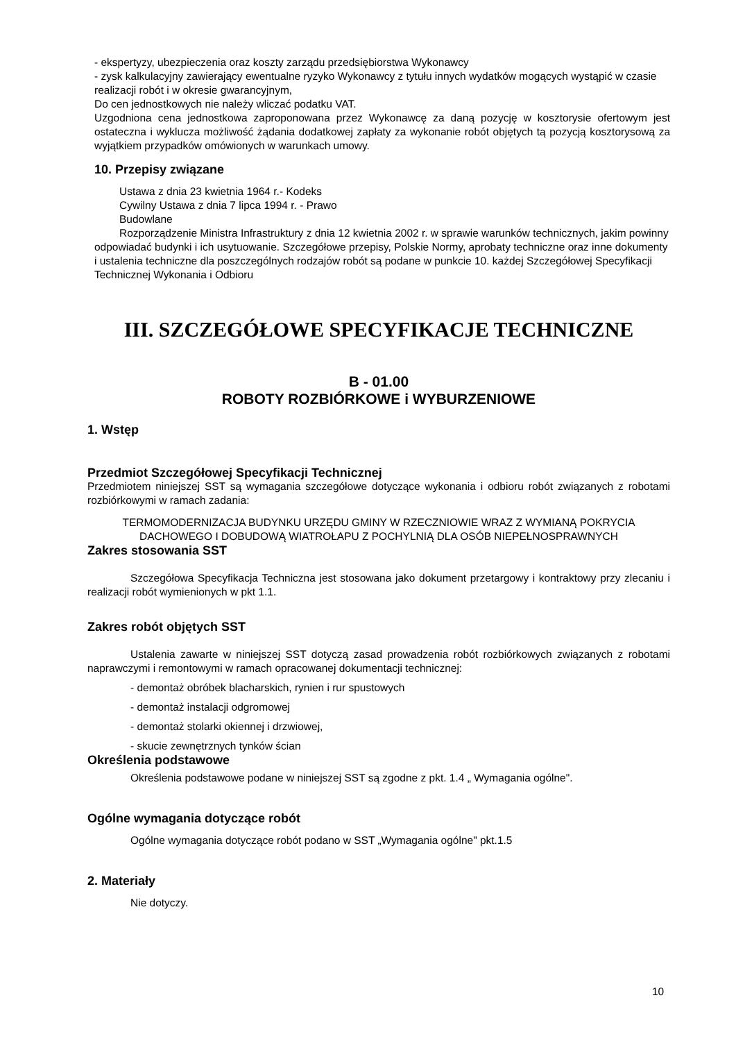- ekspertyzy, ubezpieczenia oraz koszty zarządu przedsiębiorstwa Wykonawcy
- zysk kalkulacyjny zawierający ewentualne ryzyko Wykonawcy z tytułu innych wydatków mogących wystąpić w czasie realizacji robót i w okresie gwarancyjnym,
Do cen jednostkowych nie należy wliczać podatku VAT.
Uzgodniona cena jednostkowa zaproponowana przez Wykonawcę za daną pozycję w kosztorysie ofertowym jest ostateczna i wyklucza możliwość żądania dodatkowej zapłaty za wykonanie robót objętych tą pozycją kosztorysową za wyjątkiem przypadków omówionych w warunkach umowy.
10. Przepisy związane
Ustawa z dnia 23 kwietnia 1964 r.- Kodeks
Cywilny Ustawa z dnia 7 lipca 1994 r. - Prawo
Budowlane
Rozporządzenie Ministra Infrastruktury z dnia 12 kwietnia 2002 r. w sprawie warunków technicznych, jakim powinny odpowiadać budynki i ich usytuowanie. Szczegółowe przepisy, Polskie Normy, aprobaty techniczne oraz inne dokumenty i ustalenia techniczne dla poszczególnych rodzajów robót są podane w punkcie 10. każdej Szczegółowej Specyfikacji Technicznej Wykonania i Odbioru
III. SZCZEGÓŁOWE SPECYFIKACJE TECHNICZNE
B - 01.00
ROBOTY ROZBIÓRKOWE i WYBURZENIOWE
1. Wstęp
Przedmiot Szczegółowej Specyfikacji Technicznej
Przedmiotem niniejszej SST są wymagania szczegółowe dotyczące wykonania i odbioru robót związanych z robotami rozbiórkowymi w ramach zadania:
TERMOMODERNIZACJA BUDYNKU URZĘDU GMINY W RZECZNIOWIE WRAZ Z WYMIANĄ POKRYCIA DACHOWEGO I DOBUDOWĄ WIATROŁAPU Z POCHYLNIĄ DLA OSÓB NIEPEŁNOSPRAWNYCH
Zakres stosowania SST
Szczegółowa Specyfikacja Techniczna jest stosowana jako dokument przetargowy i kontraktowy przy zlecaniu i realizacji robót wymienionych w pkt 1.1.
Zakres robót objętych SST
Ustalenia zawarte w niniejszej SST dotyczą zasad prowadzenia robót rozbiórkowych związanych z robotami naprawczymi i remontowymi w ramach opracowanej dokumentacji technicznej:
- demontaż obróbek blacharskich, rynien i rur spustowych
- demontaż instalacji odgromowej
- demontaż stolarki okiennej i drzwiowej,
- skucie zewnętrznych tynków ścian
Określenia podstawowe
Określenia podstawowe podane w niniejszej SST są zgodne z pkt. 1.4 „ Wymagania ogólne".
Ogólne wymagania dotyczące robót
Ogólne wymagania dotyczące robót podano w SST „Wymagania ogólne" pkt.1.5
2. Materiały
Nie dotyczy.
10